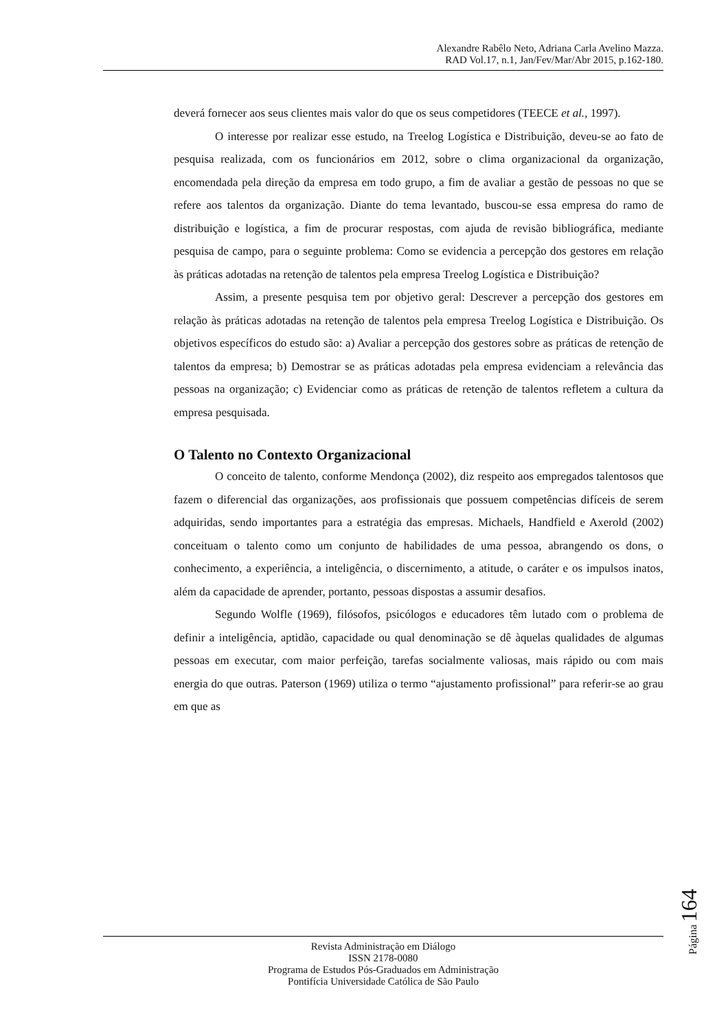Alexandre Rabêlo Neto, Adriana Carla Avelino Mazza.
RAD Vol.17, n.1, Jan/Fev/Mar/Abr 2015, p.162-180.
deverá fornecer aos seus clientes mais valor do que os seus competidores (TEECE et al., 1997).
O interesse por realizar esse estudo, na Treelog Logística e Distribuição, deveu-se ao fato de pesquisa realizada, com os funcionários em 2012, sobre o clima organizacional da organização, encomendada pela direção da empresa em todo grupo, a fim de avaliar a gestão de pessoas no que se refere aos talentos da organização. Diante do tema levantado, buscou-se essa empresa do ramo de distribuição e logística, a fim de procurar respostas, com ajuda de revisão bibliográfica, mediante pesquisa de campo, para o seguinte problema: Como se evidencia a percepção dos gestores em relação às práticas adotadas na retenção de talentos pela empresa Treelog Logística e Distribuição?
Assim, a presente pesquisa tem por objetivo geral: Descrever a percepção dos gestores em relação às práticas adotadas na retenção de talentos pela empresa Treelog Logística e Distribuição. Os objetivos específicos do estudo são: a) Avaliar a percepção dos gestores sobre as práticas de retenção de talentos da empresa; b) Demostrar se as práticas adotadas pela empresa evidenciam a relevância das pessoas na organização; c) Evidenciar como as práticas de retenção de talentos refletem a cultura da empresa pesquisada.
O Talento no Contexto Organizacional
O conceito de talento, conforme Mendonça (2002), diz respeito aos empregados talentosos que fazem o diferencial das organizações, aos profissionais que possuem competências difíceis de serem adquiridas, sendo importantes para a estratégia das empresas. Michaels, Handfield e Axerold (2002) conceituam o talento como um conjunto de habilidades de uma pessoa, abrangendo os dons, o conhecimento, a experiência, a inteligência, o discernimento, a atitude, o caráter e os impulsos inatos, além da capacidade de aprender, portanto, pessoas dispostas a assumir desafios.
Segundo Wolfle (1969), filósofos, psicólogos e educadores têm lutado com o problema de definir a inteligência, aptidão, capacidade ou qual denominação se dê àquelas qualidades de algumas pessoas em executar, com maior perfeição, tarefas socialmente valiosas, mais rápido ou com mais energia do que outras. Paterson (1969) utiliza o termo “ajustamento profissional” para referir-se ao grau em que as
Página 164
Revista Administração em Diálogo
ISSN 2178-0080
Programa de Estudos Pós-Graduados em Administração
Pontifícia Universidade Católica de São Paulo